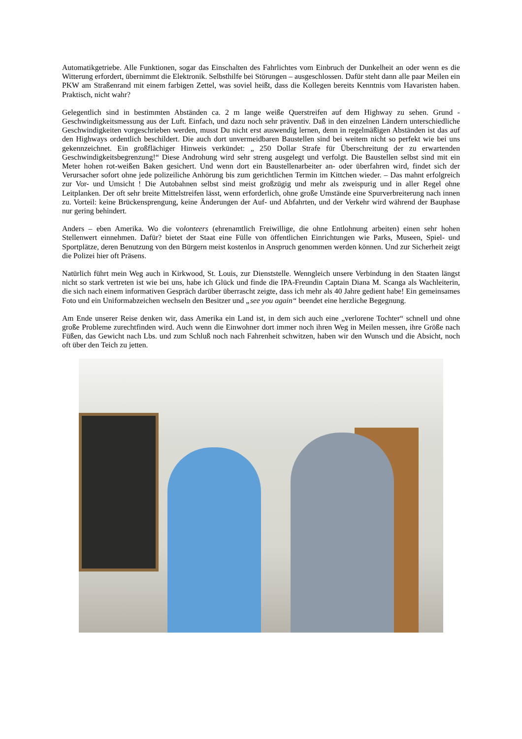Automatikgetriebe. Alle Funktionen, sogar das Einschalten des Fahrlichtes vom Einbruch der Dunkelheit an oder wenn es die Witterung erfordert, übernimmt die Elektronik. Selbsthilfe bei Störungen – ausgeschlossen. Dafür steht dann alle paar Meilen ein PKW am Straßenrand mit einem farbigen Zettel, was soviel heißt, dass die Kollegen bereits Kenntnis vom Havaristen haben. Praktisch, nicht wahr?
Gelegentlich sind in bestimmten Abständen ca. 2 m lange weiße Querstreifen auf dem Highway zu sehen. Grund - Geschwindigkeitsmessung aus der Luft. Einfach, und dazu noch sehr präventiv. Daß in den einzelnen Ländern unterschiedliche Geschwindigkeiten vorgeschrieben werden, musst Du nicht erst auswendig lernen, denn in regelmäßigen Abständen ist das auf den Highways ordentlich beschildert. Die auch dort unvermeidbaren Baustellen sind bei weitem nicht so perfekt wie bei uns gekennzeichnet. Ein großflächiger Hinweis verkündet: „ 250 Dollar Strafe für Überschreitung der zu erwartenden Geschwindigkeitsbegrenzung!“ Diese Androhung wird sehr streng ausgelegt und verfolgt. Die Baustellen selbst sind mit ein Meter hohen rot-weißen Baken gesichert. Und wenn dort ein Baustellenarbeiter an- oder überfahren wird, findet sich der Verursacher sofort ohne jede polizeiliche Anhörung bis zum gerichtlichen Termin im Kittchen wieder. – Das mahnt erfolgreich zur Vor- und Umsicht ! Die Autobahnen selbst sind meist großzügig und mehr als zweispurig und in aller Regel ohne Leitplanken. Der oft sehr breite Mittelstreifen lässt, wenn erforderlich, ohne große Umstände eine Spurverbreiterung nach innen zu. Vorteil: keine Brückensprengung, keine Änderungen der Auf- und Abfahrten, und der Verkehr wird während der Bauphase nur gering behindert.
Anders – eben Amerika. Wo die volonteers (ehrenamtlich Freiwillige, die ohne Entlohnung arbeiten) einen sehr hohen Stellenwert einnehmen. Dafür? bietet der Staat eine Fülle von öffentlichen Einrichtungen wie Parks, Museen, Spiel- und Sportplätze, deren Benutzung von den Bürgern meist kostenlos in Anspruch genommen werden können. Und zur Sicherheit zeigt die Polizei hier oft Präsens.
Natürlich führt mein Weg auch in Kirkwood, St. Louis, zur Dienststelle. Wenngleich unsere Verbindung in den Staaten längst nicht so stark vertreten ist wie bei uns, habe ich Glück und finde die IPA-Freundin Captain Diana M. Scanga als Wachleiterin, die sich nach einem informativen Gespräch darüber überrascht zeigte, dass ich mehr als 40 Jahre gedient habe! Ein gemeinsames Foto und ein Uniformabzeichen wechseln den Besitzer und „see you again“ beendet eine herzliche Begegnung.
Am Ende unserer Reise denken wir, dass Amerika ein Land ist, in dem sich auch eine „verlorene Tochter“ schnell und ohne große Probleme zurechtfinden wird. Auch wenn die Einwohner dort immer noch ihren Weg in Meilen messen, ihre Größe nach Füßen, das Gewicht nach Lbs. und zum Schluß noch nach Fahrenheit schwitzen, haben wir den Wunsch und die Absicht, noch oft über den Teich zu jetten.